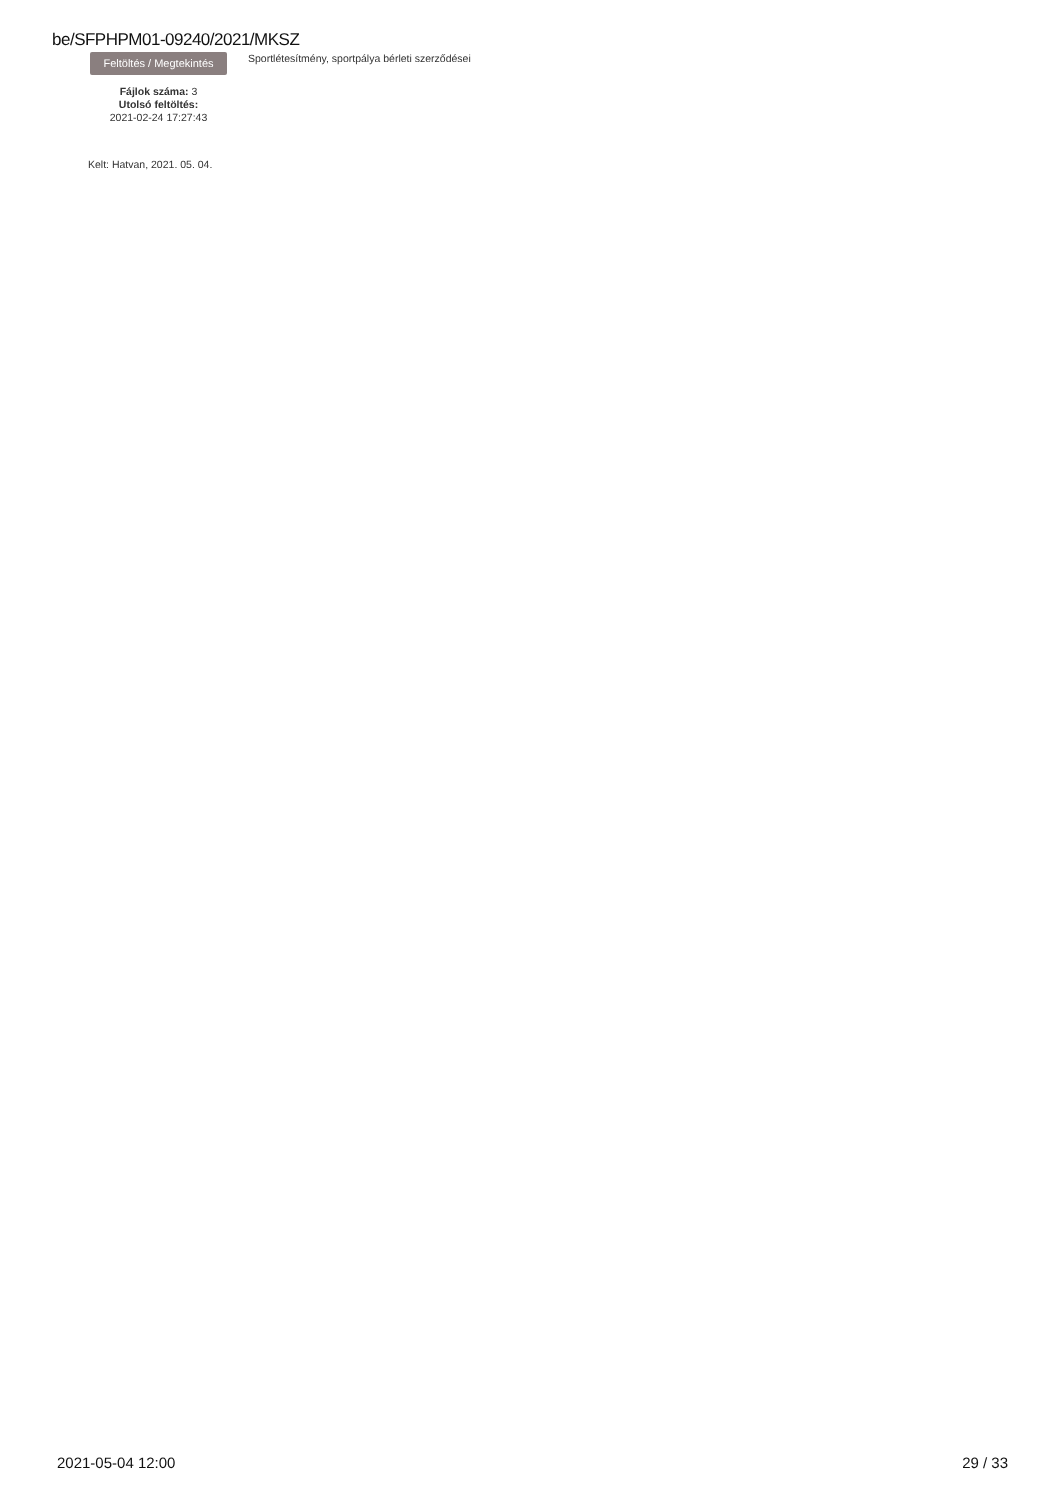be/SFPHPM01-09240/2021/MKSZ
Feltöltés / Megtekintés
Fájlok száma: 3
Utolsó feltöltés:
2021-02-24 17:27:43
Sportlétesítmény, sportpálya bérleti szerződései
Kelt: Hatvan, 2021. 05. 04.
2021-05-04 12:00 29 / 33